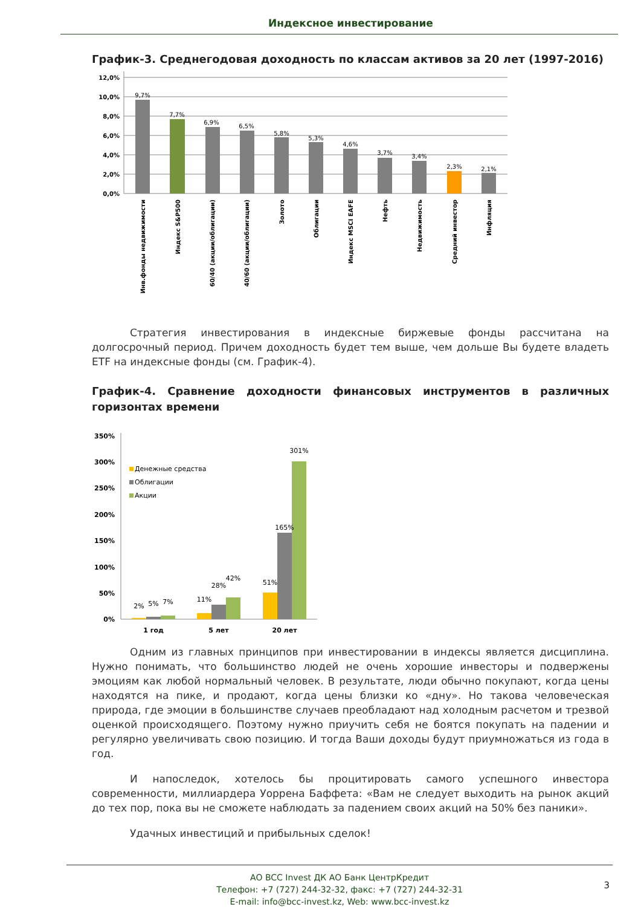Индексное инвестирование
График-3. Среднегодовая доходность по классам активов за 20 лет (1997-2016)
0,0%
2,0%
4,0%
6,0%
8,0%
10,0%
12,0%
9,7%
7,7%
6,9%
6,5%
5,8%
5,3%
4,6%
3,7%
3,4%
2,3%
2,1%
Инв.фонды недвижимости
Индекс S&P500
60/40 (акции/облигации)
40/60 (акции/облигации)
Золото
Облигации
Индекс MSCI EAFE
Нефть
Недвижимость
Средний инвестор
Инфляция
Стратегия инвестирования в индексные биржевые фонды рассчитана на долгосрочный период. Причем доходность будет тем выше, чем дольше Вы будете владеть ETF на индексные фонды (см. График-4).
График-4. Сравнение доходности финансовых инструментов в различных горизонтах времени
0%
50%
100%
150%
200%
250%
300%
350%
Денежные средства
Облигации
Акции
2%
5%
7%
11%
28%
42%
51%
165%
301%
1 год
5 лет
20 лет
Одним из главных принципов при инвестировании в индексы является дисциплина. Нужно понимать, что большинство людей не очень хорошие инвесторы и подвержены эмоциям как любой нормальный человек. В результате, люди обычно покупают, когда цены находятся на пике, и продают, когда цены близки ко «дну». Но такова человеческая природа, где эмоции в большинстве случаев преобладают над холодным расчетом и трезвой оценкой происходящего. Поэтому нужно приучить себя не боятся покупать на падении и регулярно увеличивать свою позицию. И тогда Ваши доходы будут приумножаться из года в год.
И напоследок, хотелось бы процитировать самого успешного инвестора современности, миллиардера Уоррена Баффета: «Вам не следует выходить на рынок акций до тех пор, пока вы не сможете наблюдать за падением своих акций на 50% без паники».
Удачных инвестиций и прибыльных сделок!
АО BCC Invest ДК АО Банк ЦентрКредит
Телефон: +7 (727) 244-32-32, факс: +7 (727) 244-32-31
E-mail: info@bcc-invest.kz, Web: www.bcc-invest.kz
3